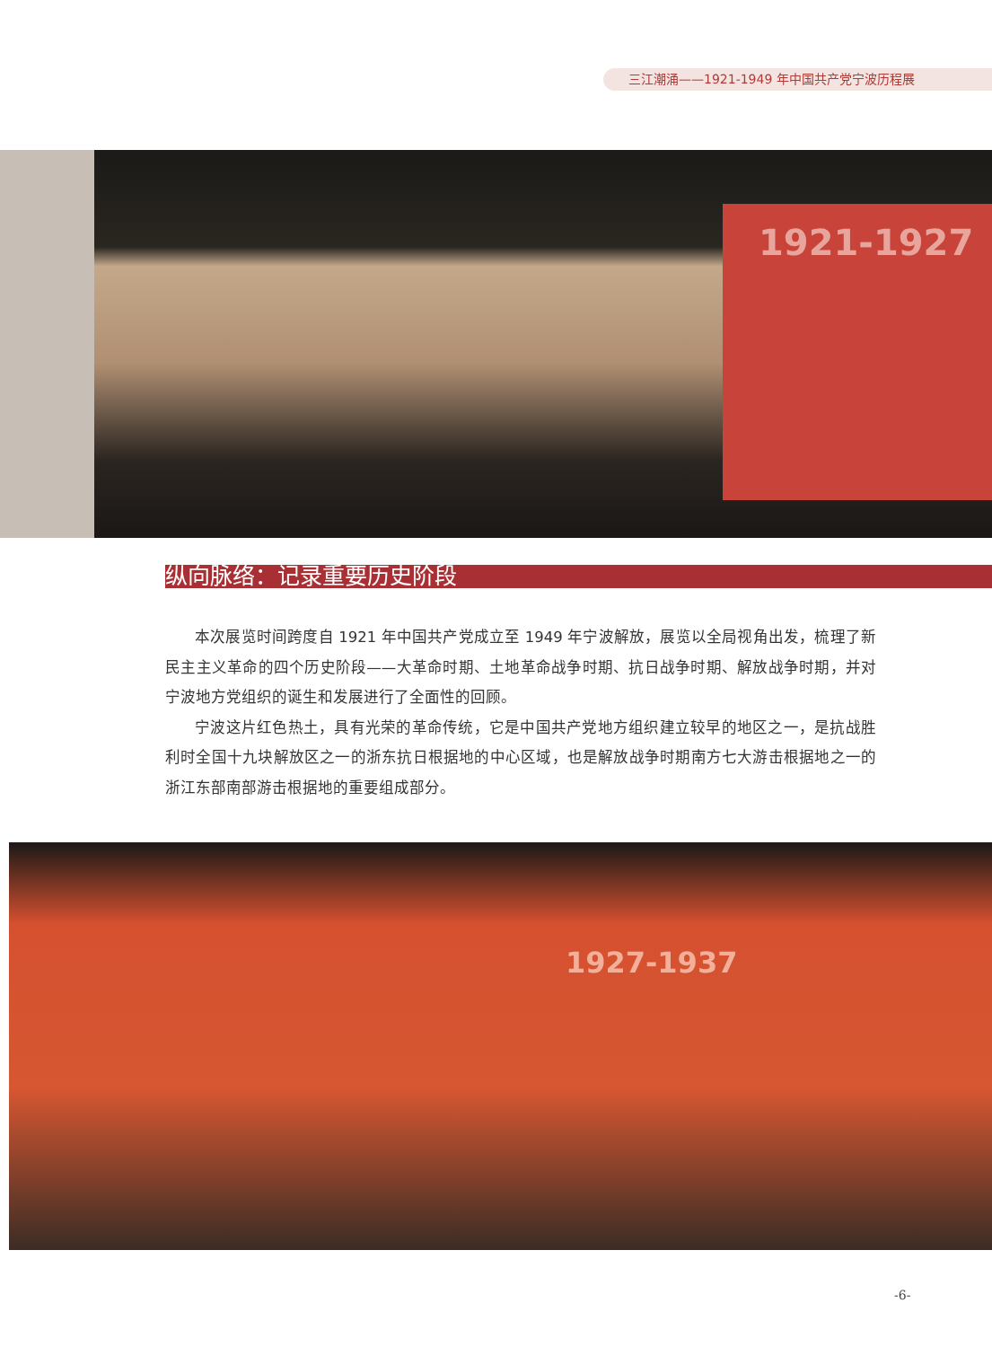三江潮涌——1921-1949 年中国共产党宁波历程展
1921-1927
纵向脉络：记录重要历史阶段
本次展览时间跨度自 1921 年中国共产党成立至 1949 年宁波解放，展览以全局视角出发，梳理了新民主主义革命的四个历史阶段——大革命时期、土地革命战争时期、抗日战争时期、解放战争时期，并对宁波地方党组织的诞生和发展进行了全面性的回顾。
宁波这片红色热土，具有光荣的革命传统，它是中国共产党地方组织建立较早的地区之一，是抗战胜利时全国十九块解放区之一的浙东抗日根据地的中心区域，也是解放战争时期南方七大游击根据地之一的浙江东部南部游击根据地的重要组成部分。
1927-1937
-6-